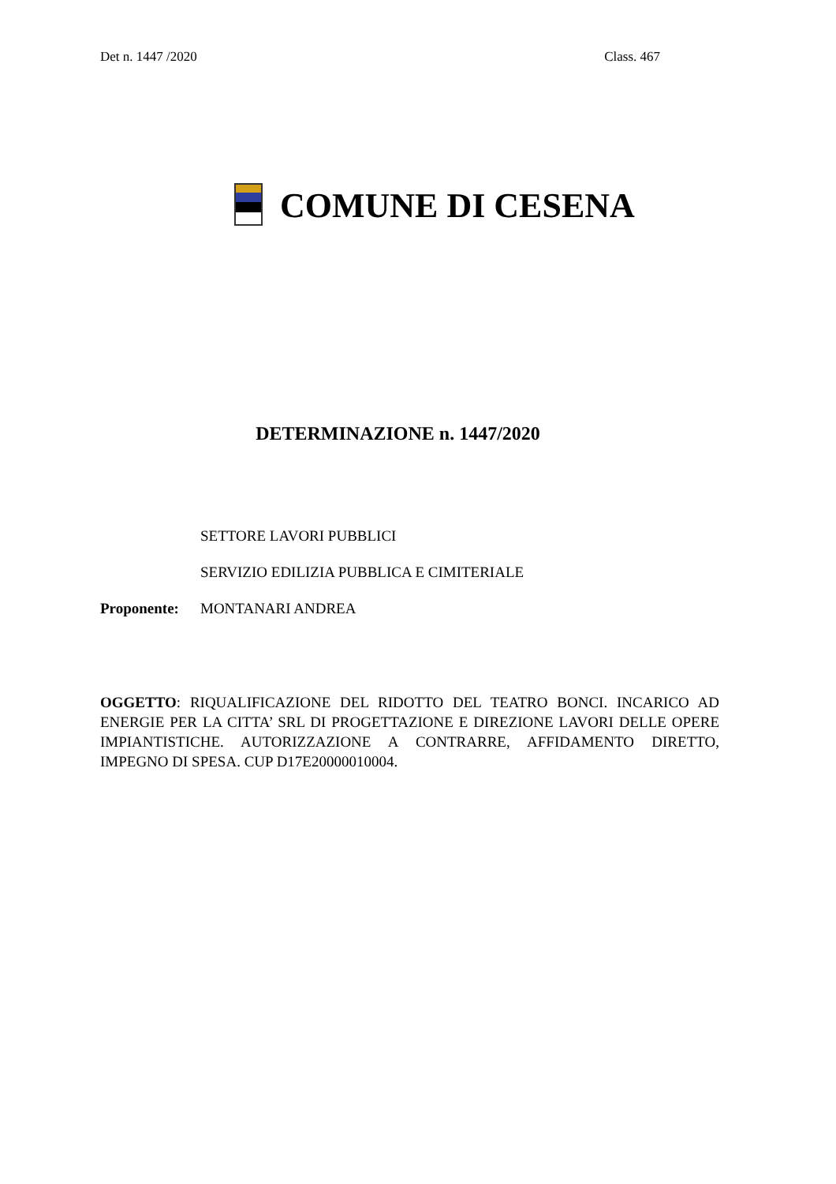Det n. 1447 /2020 Class. 467
COMUNE DI CESENA
DETERMINAZIONE n. 1447/2020
SETTORE LAVORI PUBBLICI
SERVIZIO EDILIZIA PUBBLICA E CIMITERIALE
Proponente: MONTANARI ANDREA
OGGETTO: RIQUALIFICAZIONE DEL RIDOTTO DEL TEATRO BONCI. INCARICO AD ENERGIE PER LA CITTA’ SRL DI PROGETTAZIONE E DIREZIONE LAVORI DELLE OPERE IMPIANTISTICHE. AUTORIZZAZIONE A CONTRARRE, AFFIDAMENTO DIRETTO, IMPEGNO DI SPESA. CUP D17E20000010004.